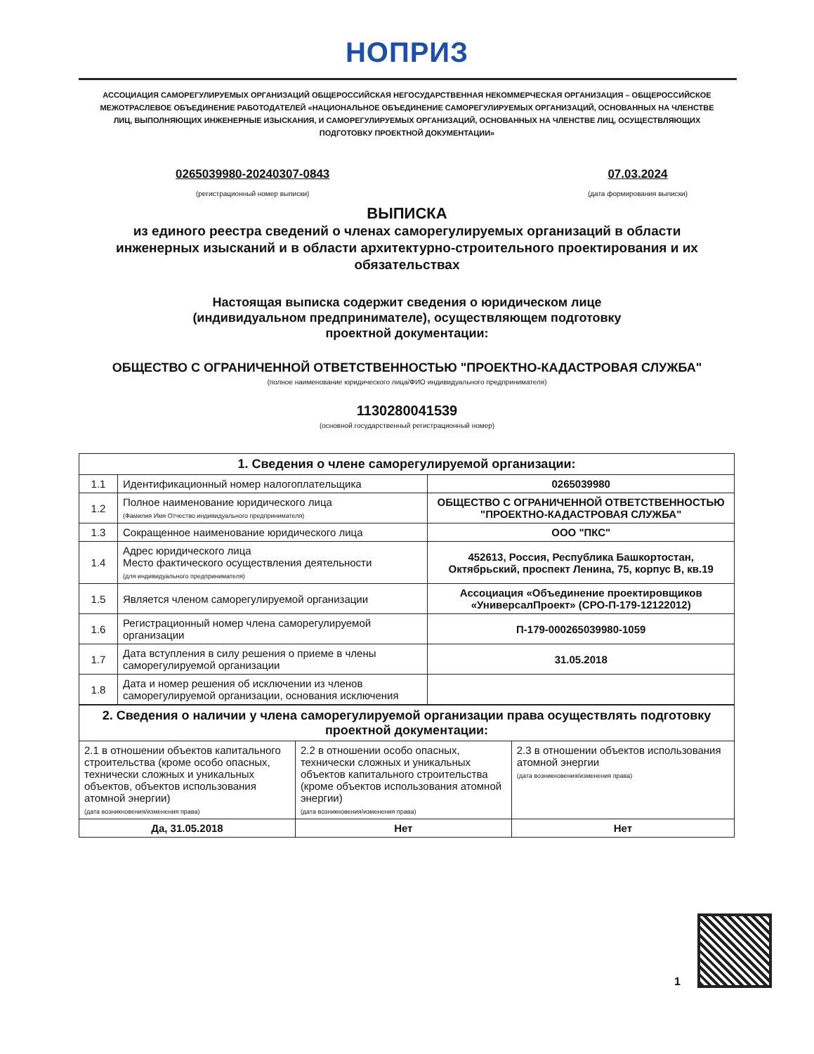НОПРИЗ
АССОЦИАЦИЯ САМОРЕГУЛИРУЕМЫХ ОРГАНИЗАЦИЙ ОБЩЕРОССИЙСКАЯ НЕГОСУДАРСТВЕННАЯ НЕКОММЕРЧЕСКАЯ ОРГАНИЗАЦИЯ – ОБЩЕРОССИЙСКОЕ МЕЖОТРАСЛЕВОЕ ОБЪЕДИНЕНИЕ РАБОТОДАТЕЛЕЙ «НАЦИОНАЛЬНОЕ ОБЪЕДИНЕНИЕ САМОРЕГУЛИРУЕМЫХ ОРГАНИЗАЦИЙ, ОСНОВАННЫХ НА ЧЛЕНСТВЕ ЛИЦ, ВЫПОЛНЯЮЩИХ ИНЖЕНЕРНЫЕ ИЗЫСКАНИЯ, И САМОРЕГУЛИРУЕМЫХ ОРГАНИЗАЦИЙ, ОСНОВАННЫХ НА ЧЛЕНСТВЕ ЛИЦ, ОСУЩЕСТВЛЯЮЩИХ ПОДГОТОВКУ ПРОЕКТНОЙ ДОКУМЕНТАЦИИ»
0265039980-20240307-0843
(регистрационный номер выписки)
07.03.2024
(дата формирования выписки)
ВЫПИСКА
из единого реестра сведений о членах саморегулируемых организаций в области инженерных изысканий и в области архитектурно-строительного проектирования и их обязательствах
Настоящая выписка содержит сведения о юридическом лице (индивидуальном предпринимателе), осуществляющем подготовку проектной документации:
ОБЩЕСТВО С ОГРАНИЧЕННОЙ ОТВЕТСТВЕННОСТЬЮ "ПРОЕКТНО-КАДАСТРОВАЯ СЛУЖБА"
(полное наименование юридического лица/ФИО индивидуального предпринимателя)
1130280041539
(основной государственный регистрационный номер)
| 1. Сведения о члене саморегулируемой организации: | | |
| --- | --- | --- |
| 1.1 | Идентификационный номер налогоплательщика | 0265039980 |
| 1.2 | Полное наименование юридического лица (Фамилия Имя Отчество индивидуального предпринимателя) | ОБЩЕСТВО С ОГРАНИЧЕННОЙ ОТВЕТСТВЕННОСТЬЮ "ПРОЕКТНО-КАДАСТРОВАЯ СЛУЖБА" |
| 1.3 | Сокращенное наименование юридического лица | ООО "ПКС" |
| 1.4 | Адрес юридического лица Место фактического осуществления деятельности (для индивидуального предпринимателя) | 452613, Россия, Республика Башкортостан, Октябрьский, проспект Ленина, 75, корпус В, кв.19 |
| 1.5 | Является членом саморегулируемой организации | Ассоциация «Объединение проектировщиков «УниверсалПроект» (СРО-П-179-12122012) |
| 1.6 | Регистрационный номер члена саморегулируемой организации | П-179-000265039980-1059 |
| 1.7 | Дата вступления в силу решения о приеме в члены саморегулируемой организации | 31.05.2018 |
| 1.8 | Дата и номер решения об исключении из членов саморегулируемой организации, основания исключения | |
| 2. Сведения о наличии у члена саморегулируемой организации права осуществлять подготовку проектной документации: | | |
| --- | --- | --- |
| 2.1 в отношении объектов капитального строительства (кроме особо опасных, технически сложных и уникальных объектов, объектов использования атомной энергии) (дата возникновения/изменения права) | 2.2 в отношении особо опасных, технически сложных и уникальных объектов капитального строительства (кроме объектов использования атомной энергии) (дата возникновения/изменения права) | 2.3 в отношении объектов использования атомной энергии (дата возникновения/изменения права) |
| Да, 31.05.2018 | Нет | Нет |
1